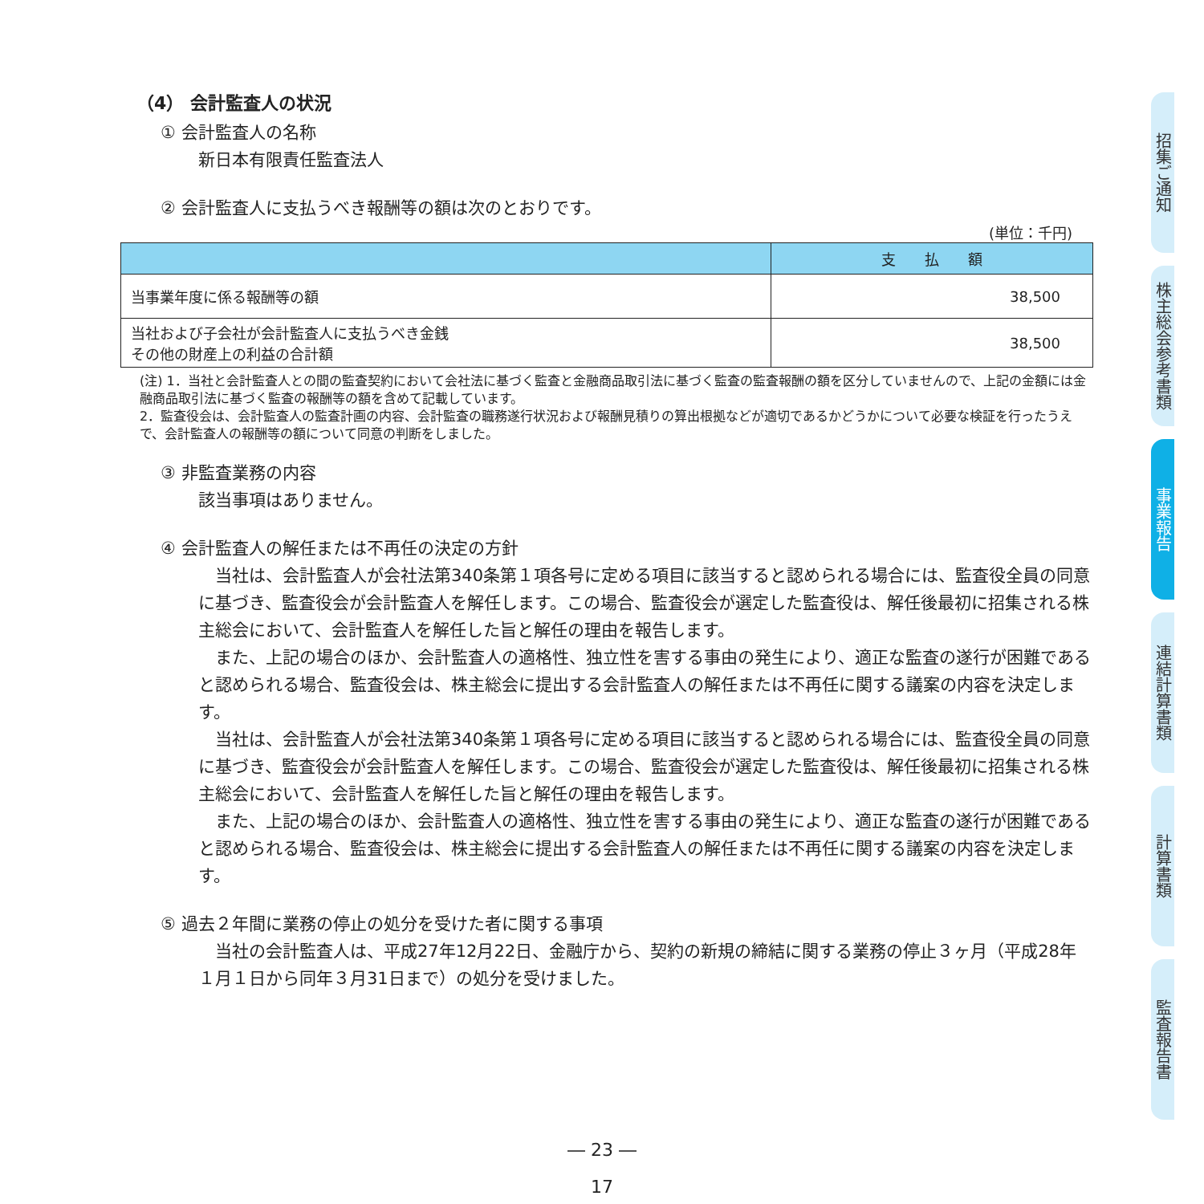（4） 会計監査人の状況
① 会計監査人の名称
新日本有限責任監査法人
② 会計監査人に支払うべき報酬等の額は次のとおりです。
(単位：千円)
| | 支 払 額 |
| --- | --- |
| 当事業年度に係る報酬等の額 | 38,500 |
| 当社および子会社が会計監査人に支払うべき金銭 その他の財産上の利益の合計額 | 38,500 |
(注) 1．当社と会計監査人との間の監査契約において会社法に基づく監査と金融商品取引法に基づく監査の監査報酬の額を区分していませんので、上記の金額には金融商品取引法に基づく監査の報酬等の額を含めて記載しています。
2．監査役会は、会計監査人の監査計画の内容、会計監査の職務遂行状況および報酬見積りの算出根拠などが適切であるかどうかについて必要な検証を行ったうえで、会計監査人の報酬等の額について同意の判断をしました。
③ 非監査業務の内容
該当事項はありません。
④ 会計監査人の解任または不再任の決定の方針
　当社は、会計監査人が会社法第340条第１項各号に定める項目に該当すると認められる場合には、監査役全員の同意に基づき、監査役会が会計監査人を解任します。この場合、監査役会が選定した監査役は、解任後最初に招集される株主総会において、会計監査人を解任した旨と解任の理由を報告します。
　また、上記の場合のほか、会計監査人の適格性、独立性を害する事由の発生により、適正な監査の遂行が困難であると認められる場合、監査役会は、株主総会に提出する会計監査人の解任または不再任に関する議案の内容を決定します。
　当社は、会計監査人が会社法第340条第１項各号に定める項目に該当すると認められる場合には、監査役全員の同意に基づき、監査役会が会計監査人を解任します。この場合、監査役会が選定した監査役は、解任後最初に招集される株主総会において、会計監査人を解任した旨と解任の理由を報告します。
　また、上記の場合のほか、会計監査人の適格性、独立性を害する事由の発生により、適正な監査の遂行が困難であると認められる場合、監査役会は、株主総会に提出する会計監査人の解任または不再任に関する議案の内容を決定します。
⑤ 過去２年間に業務の停止の処分を受けた者に関する事項
　当社の会計監査人は、平成27年12月22日、金融庁から、契約の新規の締結に関する業務の停止３ヶ月（平成28年１月１日から同年３月31日まで）の処分を受けました。
招集ご通知
株主総会参考書類
事業報告
連結計算書類
計算書類
監査報告書
― 23 ―
17